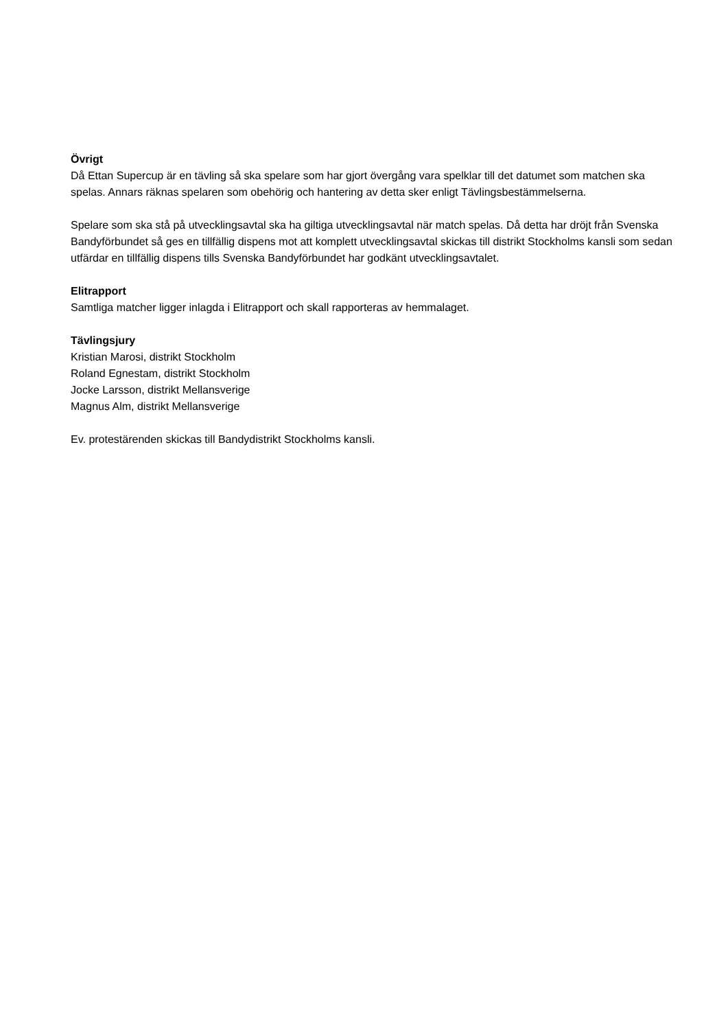Övrigt
Då Ettan Supercup är en tävling så ska spelare som har gjort övergång vara spelklar till det datumet som matchen ska spelas. Annars räknas spelaren som obehörig och hantering av detta sker enligt Tävlingsbestämmelserna.
Spelare som ska stå på utvecklingsavtal ska ha giltiga utvecklingsavtal när match spelas. Då detta har dröjt från Svenska Bandyförbundet så ges en tillfällig dispens mot att komplett utvecklingsavtal skickas till distrikt Stockholms kansli som sedan utfärdar en tillfällig dispens tills Svenska Bandyförbundet har godkänt utvecklingsavtalet.
Elitrapport
Samtliga matcher ligger inlagda i Elitrapport och skall rapporteras av hemmalaget.
Tävlingsjury
Kristian Marosi, distrikt Stockholm
Roland Egnestam, distrikt Stockholm
Jocke Larsson, distrikt Mellansverige
Magnus Alm, distrikt Mellansverige
Ev. protestärenden skickas till Bandydistrikt Stockholms kansli.